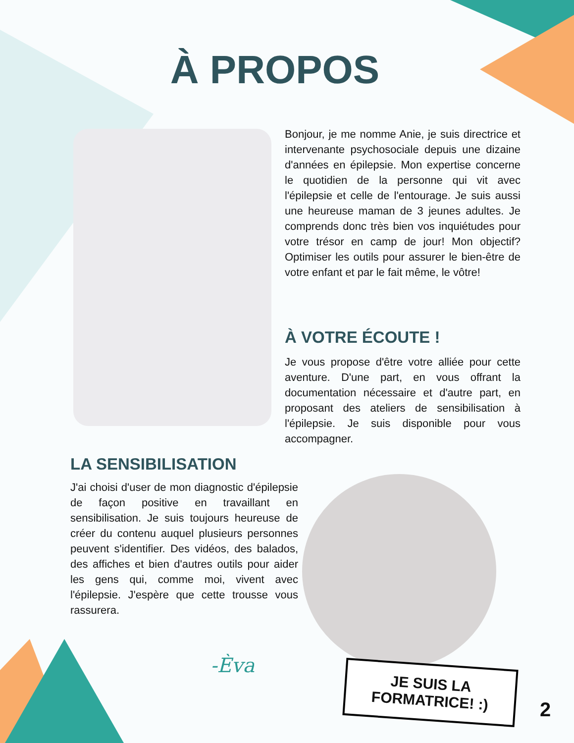À PROPOS
Bonjour, je me nomme Anie, je suis directrice et intervenante psychosociale depuis une dizaine d'années en épilepsie. Mon expertise concerne le quotidien de la personne qui vit avec l'épilepsie et celle de l'entourage. Je suis aussi une heureuse maman de 3 jeunes adultes. Je comprends donc très bien vos inquiétudes pour votre trésor en camp de jour! Mon objectif? Optimiser les outils pour assurer le bien-être de votre enfant et par le fait même, le vôtre!
À VOTRE ÉCOUTE !
Je vous propose d'être votre alliée pour cette aventure. D'une part, en vous offrant la documentation nécessaire et d'autre part, en proposant des ateliers de sensibilisation à l'épilepsie. Je suis disponible pour vous accompagner.
LA SENSIBILISATION
J'ai choisi d'user de mon diagnostic d'épilepsie de façon positive en travaillant en sensibilisation. Je suis toujours heureuse de créer du contenu auquel plusieurs personnes peuvent s'identifier. Des vidéos, des balados, des affiches et bien d'autres outils pour aider les gens qui, comme moi, vivent avec l'épilepsie. J'espère que cette trousse vous rassurera.
-Èva
JE SUIS LA FORMATRICE! :)
2